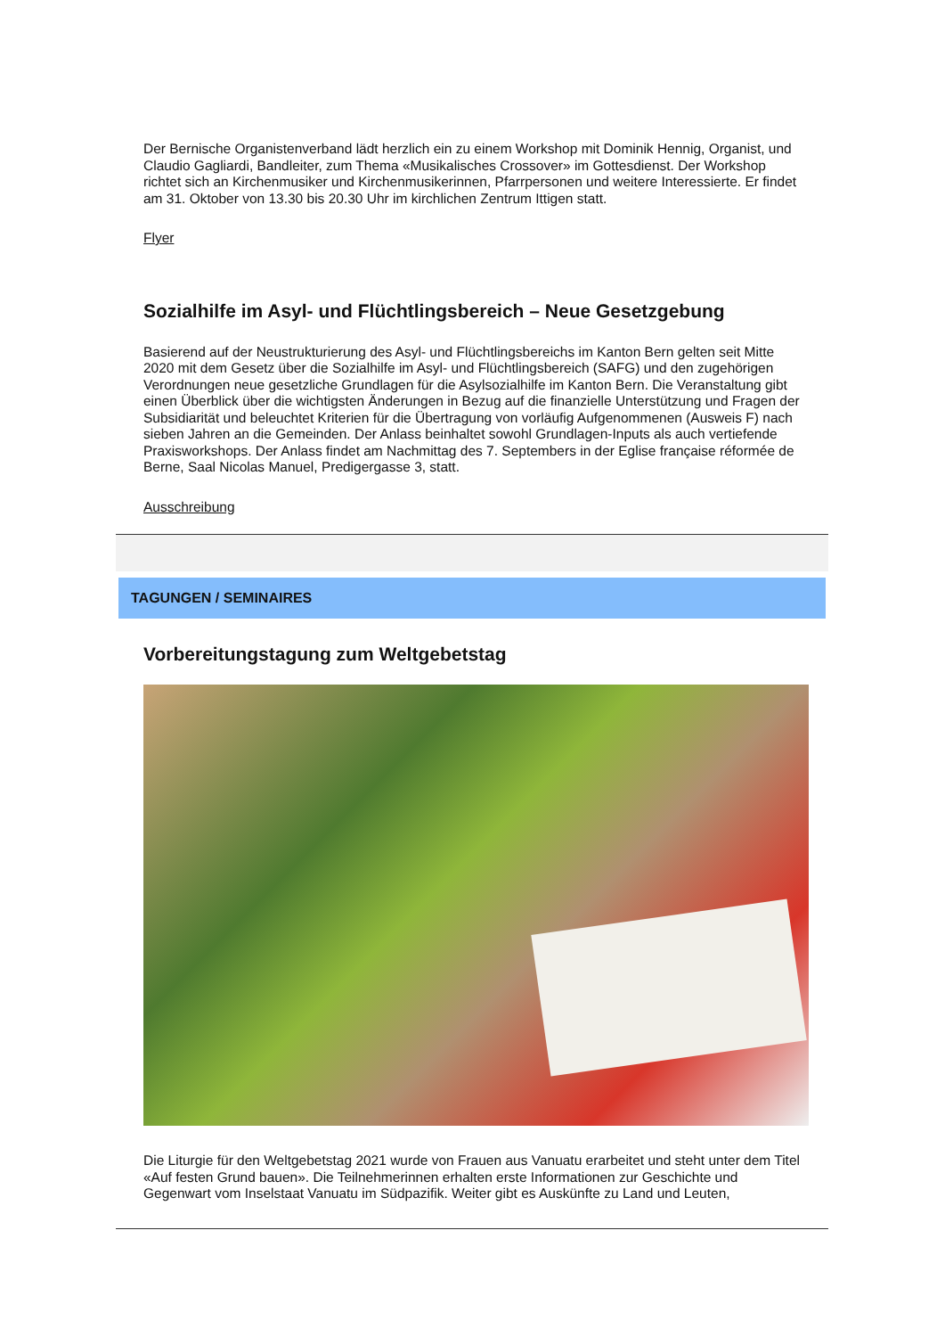Der Bernische Organistenverband lädt herzlich ein zu einem Workshop mit Dominik Hennig, Organist, und Claudio Gagliardi, Bandleiter, zum Thema «Musikalisches Crossover» im Gottesdienst. Der Workshop richtet sich an Kirchenmusiker und Kirchenmusikerinnen, Pfarrpersonen und weitere Interessierte. Er findet am 31. Oktober von 13.30 bis 20.30 Uhr im kirchlichen Zentrum Ittigen statt.
Flyer
Sozialhilfe im Asyl- und Flüchtlingsbereich – Neue Gesetzgebung
Basierend auf der Neustrukturierung des Asyl- und Flüchtlingsbereichs im Kanton Bern gelten seit Mitte 2020 mit dem Gesetz über die Sozialhilfe im Asyl- und Flüchtlingsbereich (SAFG) und den zugehörigen Verordnungen neue gesetzliche Grundlagen für die Asylsozialhilfe im Kanton Bern. Die Veranstaltung gibt einen Überblick über die wichtigsten Änderungen in Bezug auf die finanzielle Unterstützung und Fragen der Subsidiarität und beleuchtet Kriterien für die Übertragung von vorläufig Aufgenommenen (Ausweis F) nach sieben Jahren an die Gemeinden. Der Anlass beinhaltet sowohl Grundlagen-Inputs als auch vertiefende Praxisworkshops. Der Anlass findet am Nachmittag des 7. Septembers in der Eglise française réformée de Berne, Saal Nicolas Manuel, Predigergasse 3, statt.
Ausschreibung
TAGUNGEN / SEMINAIRES
Vorbereitungstagung zum Weltgebetstag
Die Liturgie für den Weltgebetstag 2021 wurde von Frauen aus Vanuatu erarbeitet und steht unter dem Titel «Auf festen Grund bauen». Die Teilnehmerinnen erhalten erste Informationen zur Geschichte und Gegenwart vom Inselstaat Vanuatu im Südpazifik. Weiter gibt es Auskünfte zu Land und Leuten,